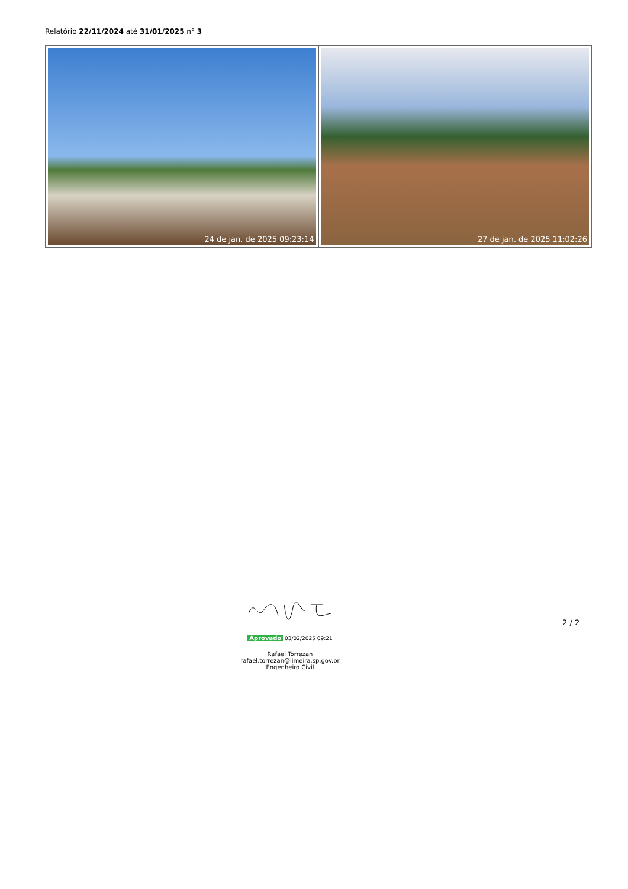Relatório 22/11/2024 até 31/01/2025 n° 3
| 24 de jan. de 2025 09:23:14 | 27 de jan. de 2025 11:02:26 |
Aprovado 03/02/2025 09:21
Rafael Torrezan
rafael.torrezan@limeira.sp.gov.br
Engenheiro Civil
2 / 2